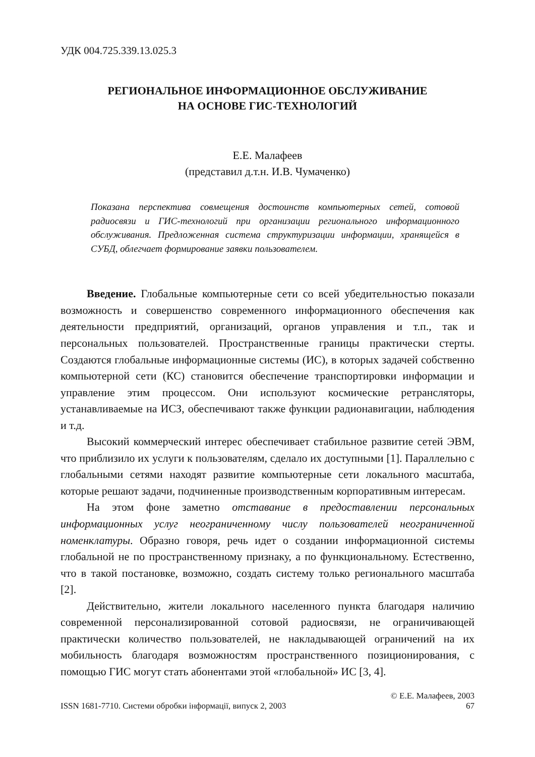УДК 004.725.339.13.025.3
РЕГИОНАЛЬНОЕ ИНФОРМАЦИОННОЕ ОБСЛУЖИВАНИЕ
НА ОСНОВЕ ГИС-ТЕХНОЛОГИЙ
Е.Е. Малафеев
(представил д.т.н. И.В. Чумаченко)
Показана перспектива совмещения достоинств компьютерных сетей, сотовой радиосвязи и ГИС-технологий при организации регионального информационного обслуживания. Предложенная система структуризации информации, хранящейся в СУБД, облегчает формирование заявки пользователем.
Введение. Глобальные компьютерные сети со всей убедительностью показали возможность и совершенство современного информационного обеспечения как деятельности предприятий, организаций, органов управления и т.п., так и персональных пользователей. Пространственные границы практически стерты. Создаются глобальные информационные системы (ИС), в которых задачей собственно компьютерной сети (КС) становится обеспечение транспортировки информации и управление этим процессом. Они используют космические ретрансляторы, устанавливаемые на ИСЗ, обеспечивают также функции радионавигации, наблюдения и т.д.
Высокий коммерческий интерес обеспечивает стабильное развитие сетей ЭВМ, что приблизило их услуги к пользователям, сделало их доступными [1]. Параллельно с глобальными сетями находят развитие компьютерные сети локального масштаба, которые решают задачи, подчиненные производственным корпоративным интересам.
На этом фоне заметно отставание в предоставлении персональных информационных услуг неограниченному числу пользователей неограниченной номенклатуры. Образно говоря, речь идет о создании информационной системы глобальной не по пространственному признаку, а по функциональному. Естественно, что в такой постановке, возможно, создать систему только регионального масштаба [2].
Действительно, жители локального населенного пункта благодаря наличию современной персонализированной сотовой радиосвязи, не ограничивающей практически количество пользователей, не накладывающей ограничений на их мобильность благодаря возможностям пространственного позиционирования, с помощью ГИС могут стать абонентами этой «глобальной» ИС [3, 4].
© Е.Е. Малафеев, 2003
ISSN 1681-7710. Системи обробки інформації, випуск 2, 2003 67